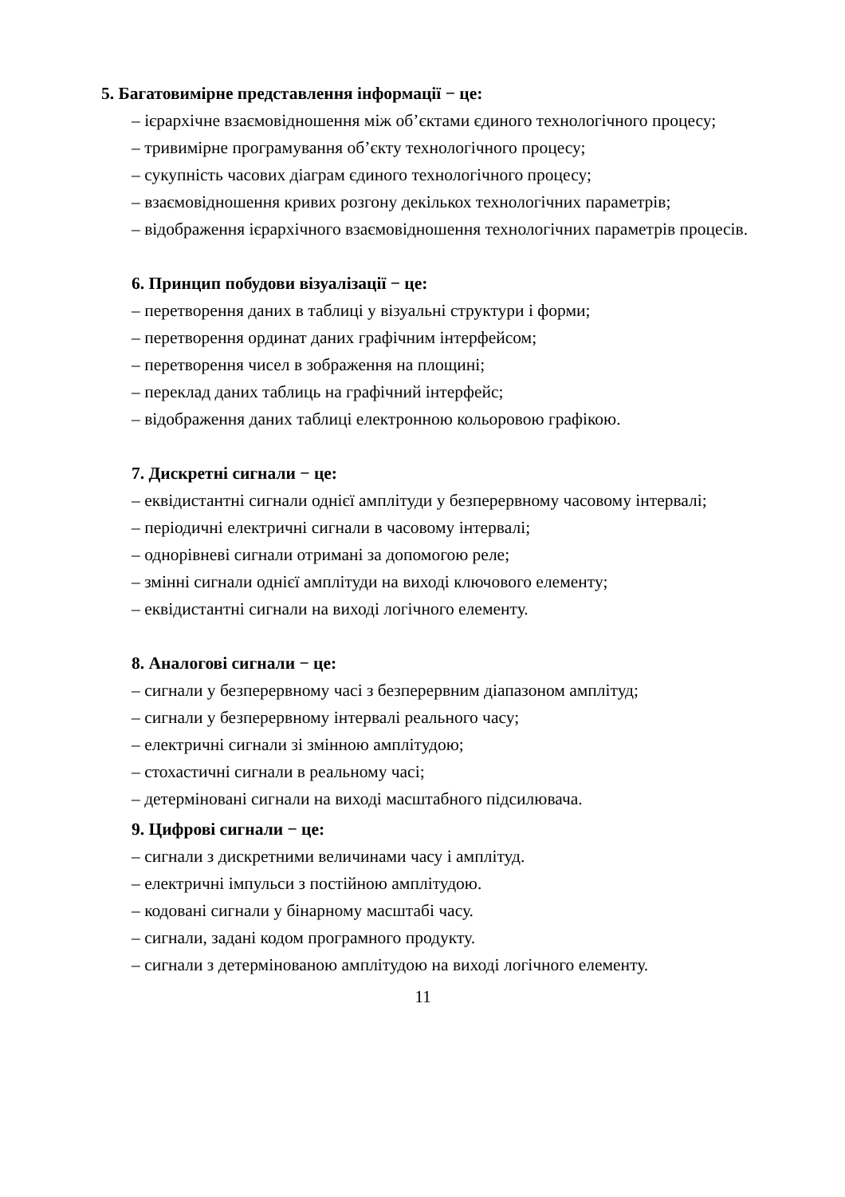5. Багатовимірне представлення інформації − це:
– ієрархічне взаємовідношення між об’єктами єдиного технологічного процесу;
– тривимірне програмування об’єкту технологічного процесу;
– сукупність часових діаграм єдиного технологічного процесу;
– взаємовідношення кривих розгону декількох технологічних параметрів;
– відображення ієрархічного взаємовідношення технологічних параметрів процесів.
6. Принцип побудови візуалізації − це:
– перетворення даних в таблиці у візуальні структури і форми;
– перетворення ординат даних графічним інтерфейсом;
– перетворення чисел в зображення на площині;
– переклад даних таблиць на графічний інтерфейс;
– відображення даних таблиці електронною кольоровою графікою.
7. Дискретні сигнали − це:
– еквідистантні сигнали однієї амплітуди у безперервному часовому інтервалі;
– періодичні електричні сигнали в часовому інтервалі;
– однорівневі сигнали отримані за допомогою реле;
– змінні сигнали однієї амплітуди на виході ключового елементу;
– еквідистантні сигнали на виході логічного елементу.
8. Аналогові сигнали − це:
– сигнали у безперервному часі з безперервним діапазоном амплітуд;
– сигнали у безперервному інтервалі реального часу;
– електричні сигнали зі змінною амплітудою;
– стохастичні сигнали в реальному часі;
– детерміновані сигнали на виході масштабного підсилювача.
9. Цифрові сигнали − це:
– сигнали з дискретними величинами часу і амплітуд.
– електричні імпульси з постійною амплітудою.
– кодовані сигнали у бінарному масштабі часу.
– сигнали, задані кодом програмного продукту.
– сигнали з детермінованою амплітудою на виході логічного елементу.
11